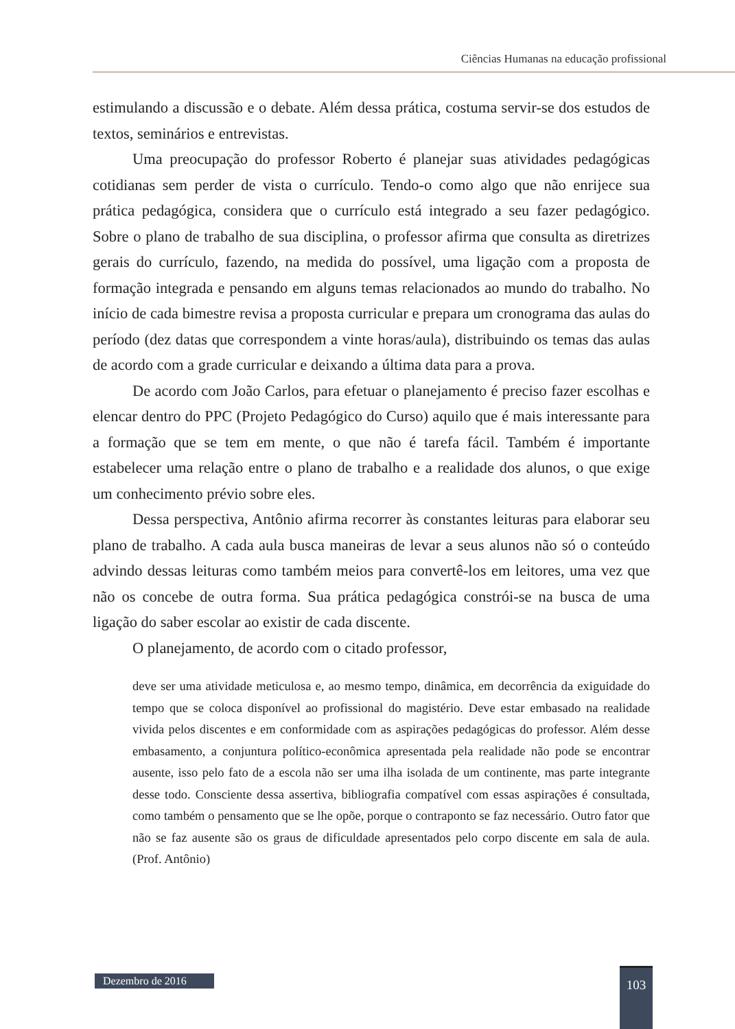Ciências Humanas na educação profissional
estimulando a discussão e o debate. Além dessa prática, costuma servir-se dos estudos de textos, seminários e entrevistas.
Uma preocupação do professor Roberto é planejar suas atividades pedagógicas cotidianas sem perder de vista o currículo. Tendo-o como algo que não enrijece sua prática pedagógica, considera que o currículo está integrado a seu fazer pedagógico. Sobre o plano de trabalho de sua disciplina, o professor afirma que consulta as diretrizes gerais do currículo, fazendo, na medida do possível, uma ligação com a proposta de formação integrada e pensando em alguns temas relacionados ao mundo do trabalho. No início de cada bimestre revisa a proposta curricular e prepara um cronograma das aulas do período (dez datas que correspondem a vinte horas/aula), distribuindo os temas das aulas de acordo com a grade curricular e deixando a última data para a prova.
De acordo com João Carlos, para efetuar o planejamento é preciso fazer escolhas e elencar dentro do PPC (Projeto Pedagógico do Curso) aquilo que é mais interessante para a formação que se tem em mente, o que não é tarefa fácil. Também é importante estabelecer uma relação entre o plano de trabalho e a realidade dos alunos, o que exige um conhecimento prévio sobre eles.
Dessa perspectiva, Antônio afirma recorrer às constantes leituras para elaborar seu plano de trabalho. A cada aula busca maneiras de levar a seus alunos não só o conteúdo advindo dessas leituras como também meios para convertê-los em leitores, uma vez que não os concebe de outra forma. Sua prática pedagógica constrói-se na busca de uma ligação do saber escolar ao existir de cada discente.
O planejamento, de acordo com o citado professor,
deve ser uma atividade meticulosa e, ao mesmo tempo, dinâmica, em decorrência da exiguidade do tempo que se coloca disponível ao profissional do magistério. Deve estar embasado na realidade vivida pelos discentes e em conformidade com as aspirações pedagógicas do professor. Além desse embasamento, a conjuntura político-econômica apresentada pela realidade não pode se encontrar ausente, isso pelo fato de a escola não ser uma ilha isolada de um continente, mas parte integrante desse todo. Consciente dessa assertiva, bibliografia compatível com essas aspirações é consultada, como também o pensamento que se lhe opõe, porque o contraponto se faz necessário. Outro fator que não se faz ausente são os graus de dificuldade apresentados pelo corpo discente em sala de aula. (Prof. Antônio)
Dezembro de 2016
103